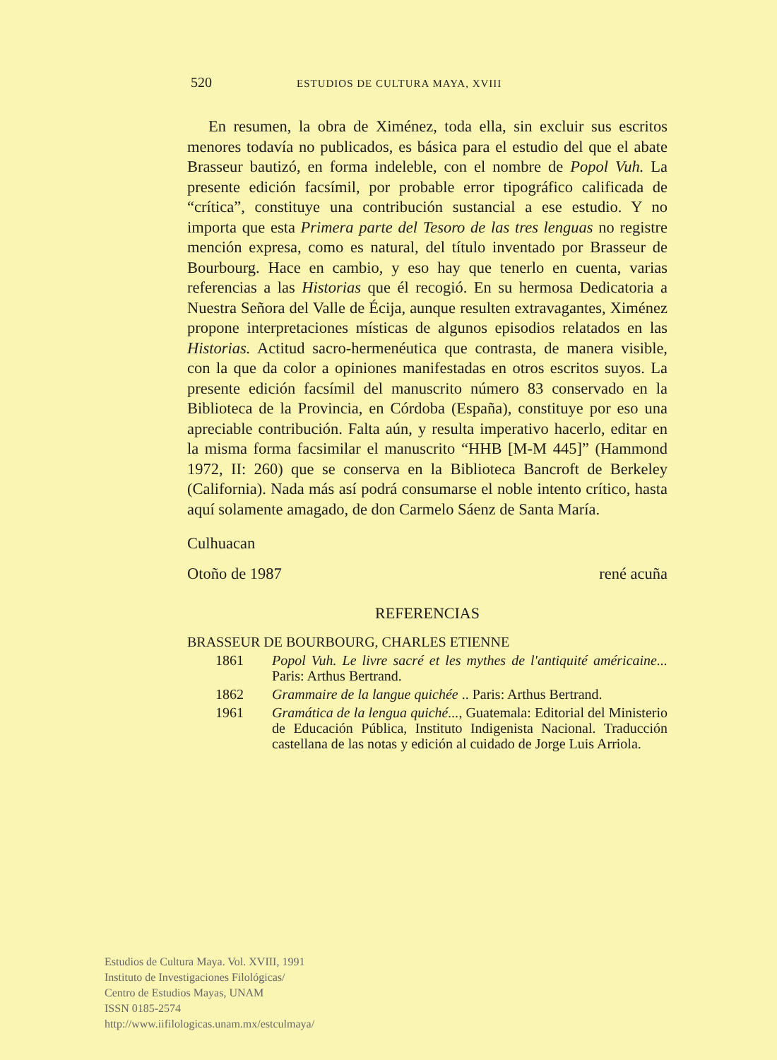520 ESTUDIOS DE CULTURA MAYA, XVIII
En resumen, la obra de Ximénez, toda ella, sin excluir sus escritos menores todavía no publicados, es básica para el estudio del que el abate Brasseur bautizó, en forma indeleble, con el nombre de Popol Vuh. La presente edición facsímil, por probable error tipográfico calificada de “crítica”, constituye una contribución sustancial a ese estudio. Y no importa que esta Primera parte del Tesoro de las tres lenguas no registre mención expresa, como es natural, del título inventado por Brasseur de Bourbourg. Hace en cambio, y eso hay que tenerlo en cuenta, varias referencias a las Historias que él recogió. En su hermosa Dedicatoria a Nuestra Señora del Valle de Écija, aunque resulten extravagantes, Ximénez propone interpretaciones místicas de algunos episodios relatados en las Historias. Actitud sacro-hermenéutica que contrasta, de manera visible, con la que da color a opiniones manifestadas en otros escritos suyos. La presente edición facsímil del manuscrito número 83 conservado en la Biblioteca de la Provincia, en Córdoba (España), constituye por eso una apreciable contribución. Falta aún, y resulta imperativo hacerlo, editar en la misma forma facsimilar el manuscrito “HHB [M-M 445]” (Hammond 1972, II: 260) que se conserva en la Biblioteca Bancroft de Berkeley (California). Nada más así podrá consumarse el noble intento crítico, hasta aquí solamente amagado, de don Carmelo Sáenz de Santa María.
Culhuacan
Otoño de 1987 rené acuña
REFERENCIAS
BRASSEUR DE BOURBOURG, CHARLES ETIENNE
1861 Popol Vuh. Le livre sacré et les mythes de l'antiquité américaine... Paris: Arthus Bertrand.
1862 Grammaire de la langue quichée .. Paris: Arthus Bertrand.
1961 Gramática de la lengua quiché..., Guatemala: Editorial del Ministerio de Educación Pública, Instituto Indigenista Nacional. Traducción castellana de las notas y edición al cuidado de Jorge Luis Arriola.
Estudios de Cultura Maya. Vol. XVIII, 1991
Instituto de Investigaciones Filológicas/
Centro de Estudios Mayas, UNAM
ISSN 0185-2574
http://www.iifilologicas.unam.mx/estculmaya/